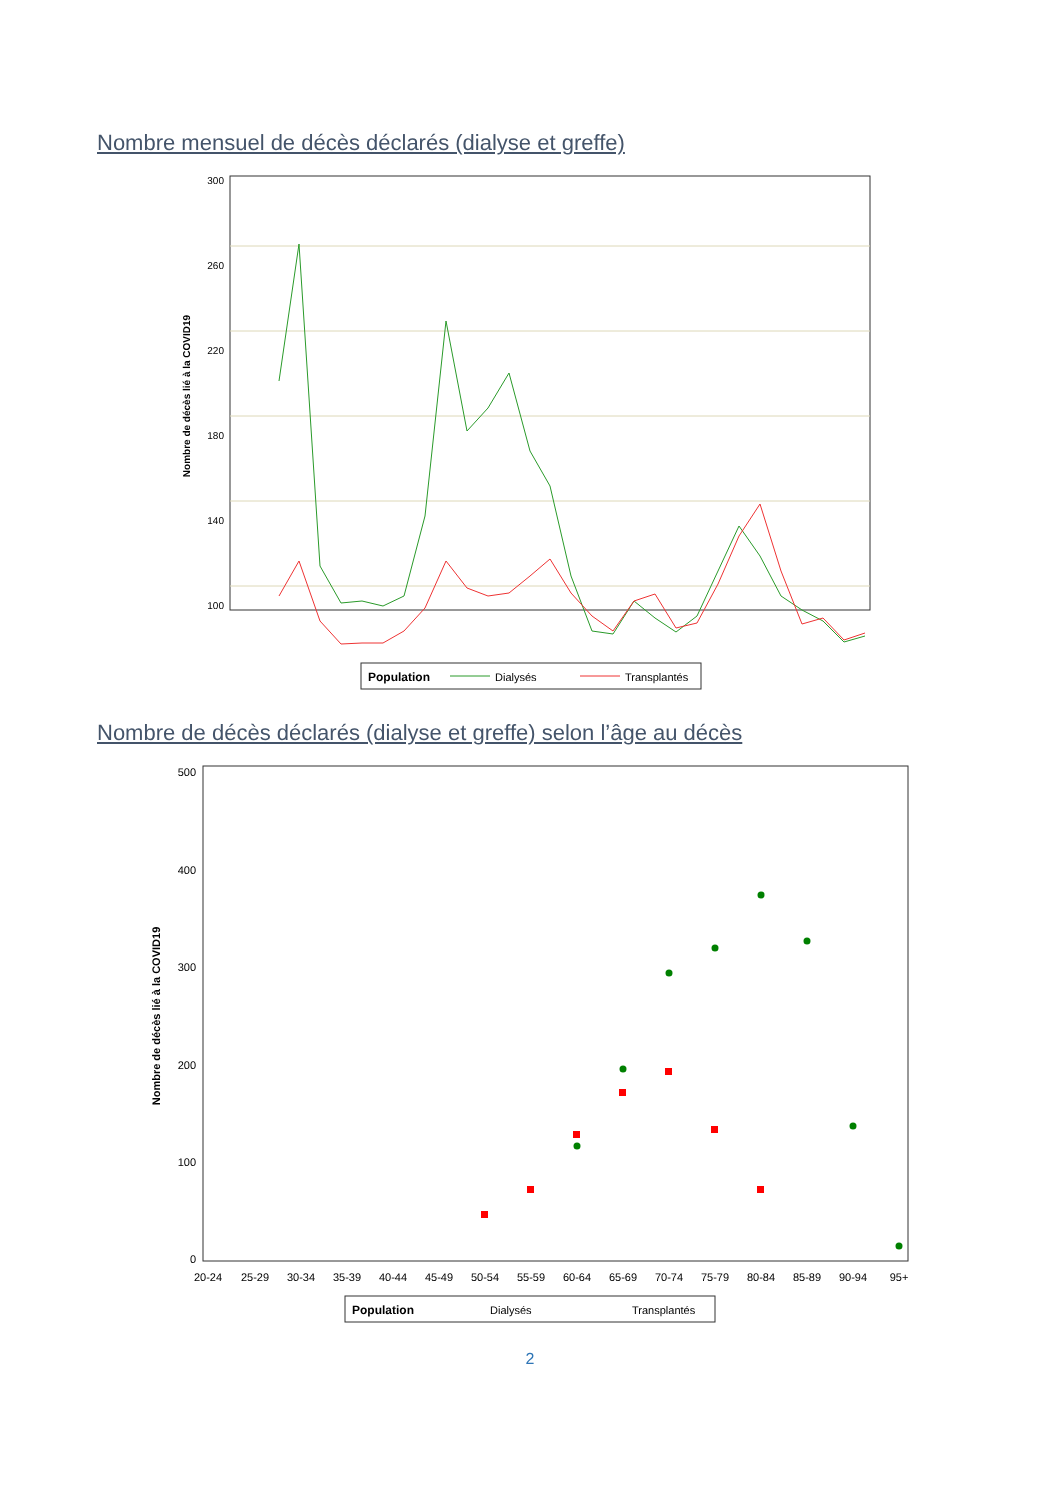Nombre mensuel de décès déclarés (dialyse et greffe)
300
260
220
180
140
100
Nombre de décès lié à la COVID19
Population
Dialysés
Transplantés
Nombre de décès déclarés (dialyse et greffe) selon l’âge au décès
500
400
300
200
100
0
Nombre de décès lié à la COVID19
20-24
25-29
30-34
35-39
40-44
45-49
50-54
55-59
60-64
65-69
70-74
75-79
80-84
85-89
90-94
95+
Population
Dialysés
Transplantés
2